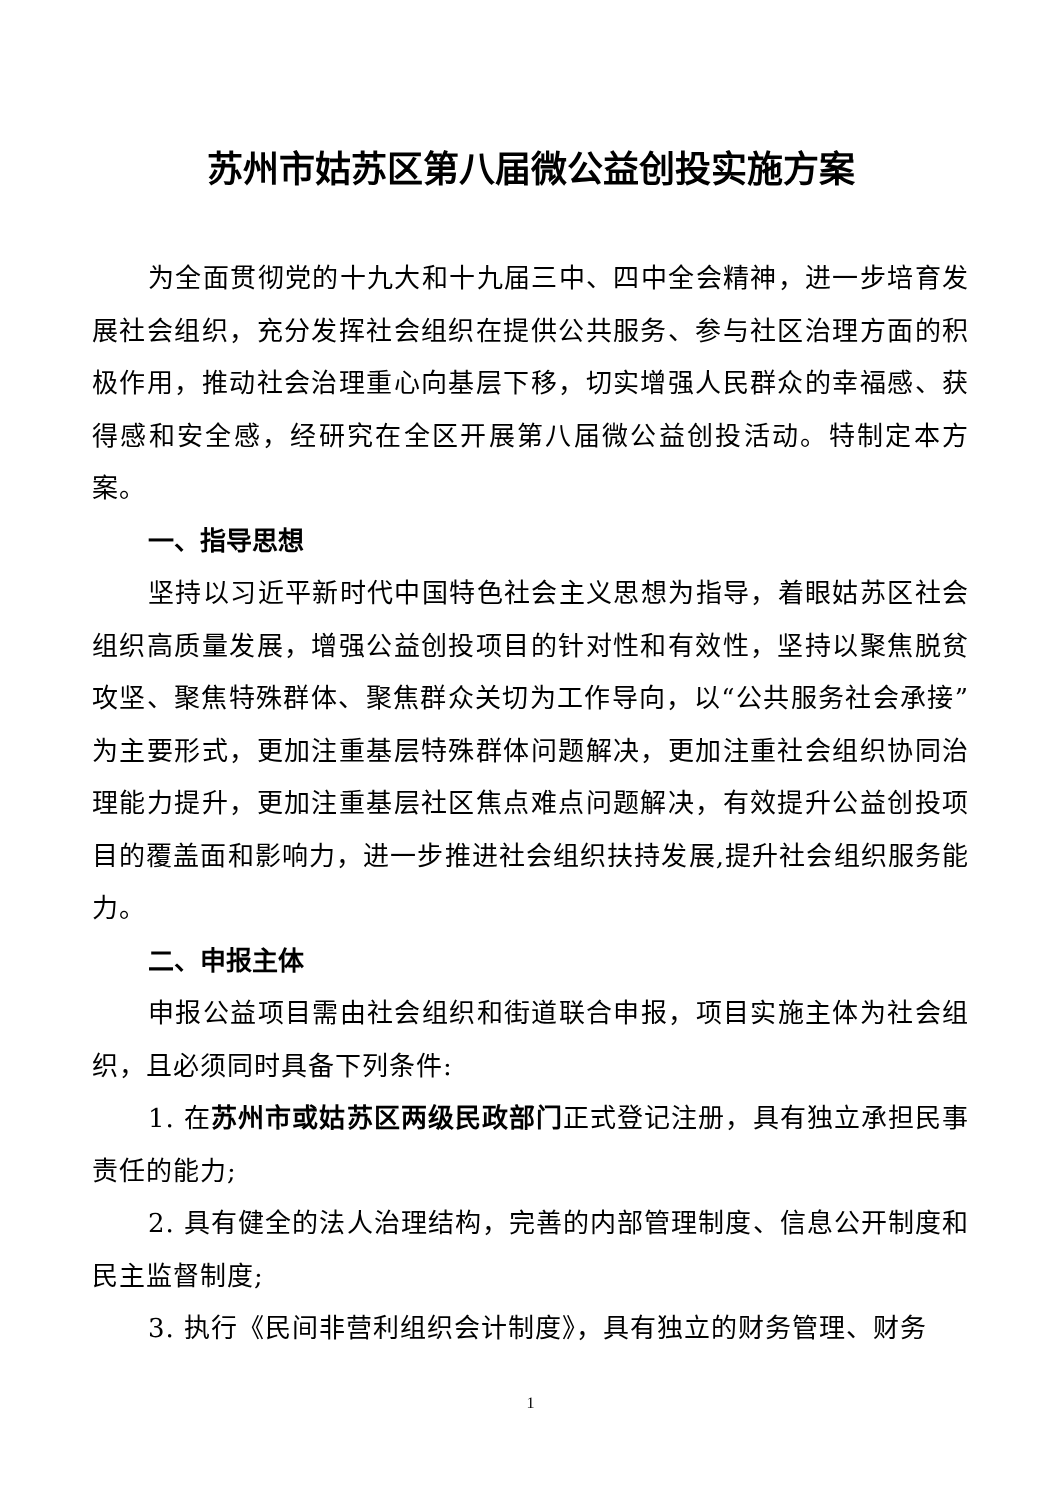苏州市姑苏区第八届微公益创投实施方案
为全面贯彻党的十九大和十九届三中、四中全会精神，进一步培育发展社会组织，充分发挥社会组织在提供公共服务、参与社区治理方面的积极作用，推动社会治理重心向基层下移，切实增强人民群众的幸福感、获得感和安全感，经研究在全区开展第八届微公益创投活动。特制定本方案。
一、指导思想
坚持以习近平新时代中国特色社会主义思想为指导，着眼姑苏区社会组织高质量发展，增强公益创投项目的针对性和有效性，坚持以聚焦脱贫攻坚、聚焦特殊群体、聚焦群众关切为工作导向，以“公共服务社会承接”为主要形式，更加注重基层特殊群体问题解决，更加注重社会组织协同治理能力提升，更加注重基层社区焦点难点问题解决，有效提升公益创投项目的覆盖面和影响力，进一步推进社会组织扶持发展,提升社会组织服务能力。
二、申报主体
申报公益项目需由社会组织和街道联合申报，项目实施主体为社会组织，且必须同时具备下列条件:
1. 在苏州市或姑苏区两级民政部门正式登记注册，具有独立承担民事责任的能力;
2. 具有健全的法人治理结构，完善的内部管理制度、信息公开制度和民主监督制度;
3. 执行《民间非营利组织会计制度》，具有独立的财务管理、财务
1